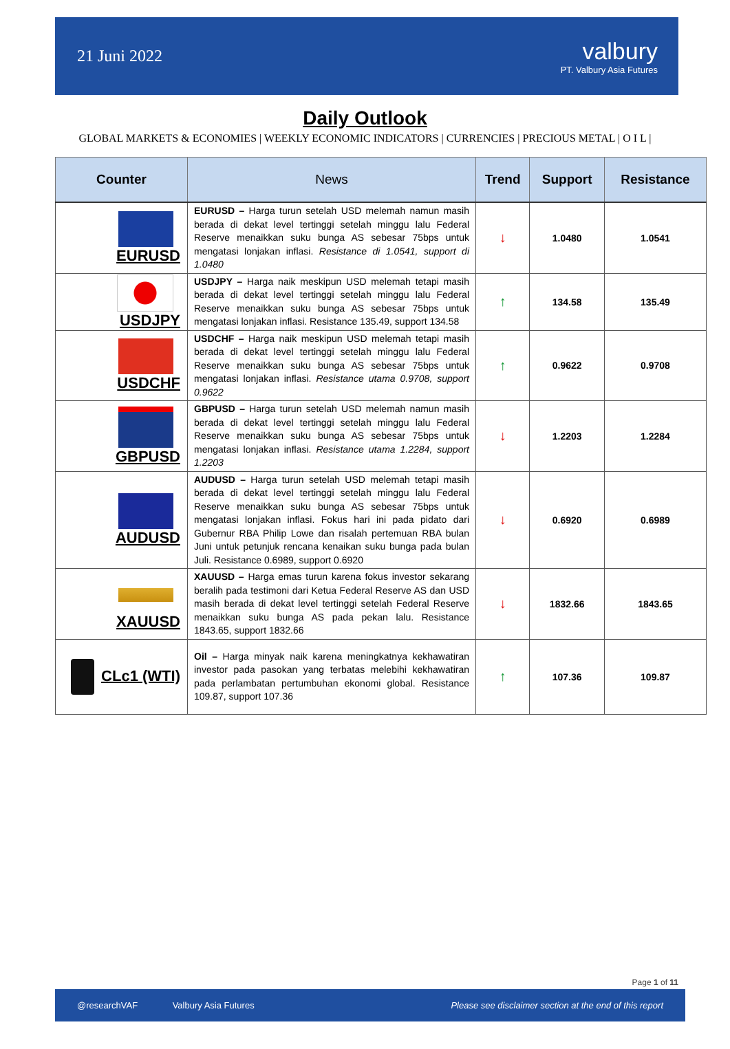21 Juni 2022
valbury
PT. Valbury Asia Futures
Daily Outlook
GLOBAL MARKETS & ECONOMIES | WEEKLY ECONOMIC INDICATORS | CURRENCIES | PRECIOUS METAL | O I L |
| Counter | News | Trend | Support | Resistance |
| --- | --- | --- | --- | --- |
| EURUSD | EURUSD – Harga turun setelah USD melemah namun masih berada di dekat level tertinggi setelah minggu lalu Federal Reserve menaikkan suku bunga AS sebesar 75bps untuk mengatasi lonjakan inflasi. Resistance di 1.0541, support di 1.0480 | ↓ | 1.0480 | 1.0541 |
| USDJPY | USDJPY – Harga naik meskipun USD melemah tetapi masih berada di dekat level tertinggi setelah minggu lalu Federal Reserve menaikkan suku bunga AS sebesar 75bps untuk mengatasi lonjakan inflasi. Resistance 135.49, support 134.58 | ↑ | 134.58 | 135.49 |
| USDCHF | USDCHF – Harga naik meskipun USD melemah tetapi masih berada di dekat level tertinggi setelah minggu lalu Federal Reserve menaikkan suku bunga AS sebesar 75bps untuk mengatasi lonjakan inflasi. Resistance utama 0.9708, support 0.9622 | ↑ | 0.9622 | 0.9708 |
| GBPUSD | GBPUSD – Harga turun setelah USD melemah namun masih berada di dekat level tertinggi setelah minggu lalu Federal Reserve menaikkan suku bunga AS sebesar 75bps untuk mengatasi lonjakan inflasi. Resistance utama 1.2284, support 1.2203 | ↓ | 1.2203 | 1.2284 |
| AUDUSD | AUDUSD – Harga turun setelah USD melemah tetapi masih berada di dekat level tertinggi setelah minggu lalu Federal Reserve menaikkan suku bunga AS sebesar 75bps untuk mengatasi lonjakan inflasi. Fokus hari ini pada pidato dari Gubernur RBA Philip Lowe dan risalah pertemuan RBA bulan Juni untuk petunjuk rencana kenaikan suku bunga pada bulan Juli. Resistance 0.6989, support 0.6920 | ↓ | 0.6920 | 0.6989 |
| XAUUSD | XAUUSD – Harga emas turun karena fokus investor sekarang beralih pada testimoni dari Ketua Federal Reserve AS dan USD masih berada di dekat level tertinggi setelah Federal Reserve menaikkan suku bunga AS pada pekan lalu. Resistance 1843.65, support 1832.66 | ↓ | 1832.66 | 1843.65 |
| CLc1 (WTI) | Oil – Harga minyak naik karena meningkatnya kekhawatiran investor pada pasokan yang terbatas melebihi kekhawatiran pada perlambatan pertumbuhan ekonomi global. Resistance 109.87, support 107.36 | ↑ | 107.36 | 109.87 |
Page 1 of 11
@researchVAF Valbury Asia Futures Please see disclaimer section at the end of this report